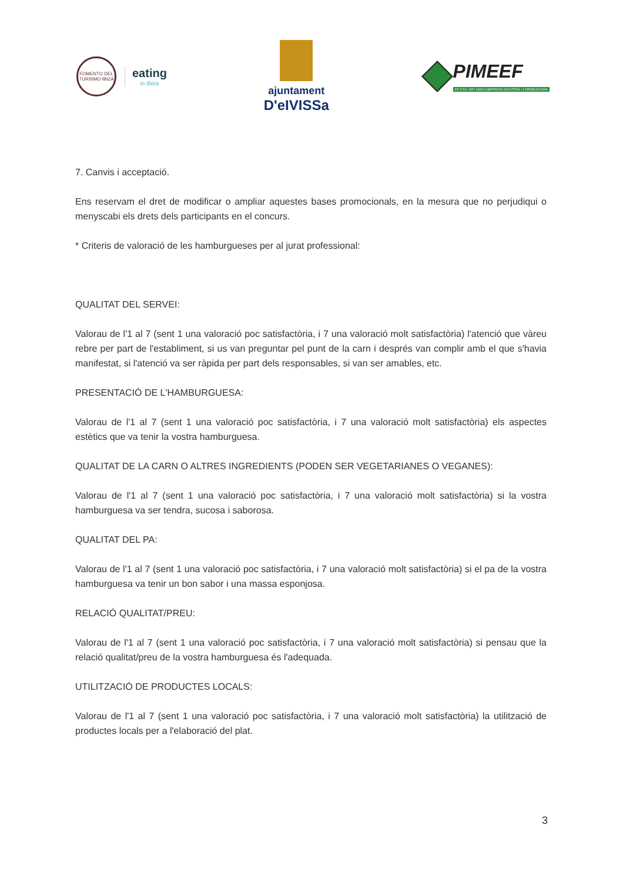FOMENTO DEL TURISMO IBIZA
eating
in Ibiza
ajuntament
D'eIVISSa
PIMEEF
PETITA I MITJANA EMPRESA D'EIVISSA I FORMENTERA
7. Canvis i acceptació.
Ens reservam el dret de modificar o ampliar aquestes bases promocionals, en la mesura que no perjudiqui o menyscabi els drets dels participants en el concurs.
* Criteris de valoració de les hamburgueses per al jurat professional:
QUALITAT DEL SERVEI:
Valorau de l'1 al 7 (sent 1 una valoració poc satisfactòria, i 7 una valoració molt satisfactòria) l'atenció que vàreu rebre per part de l'establiment, si us van preguntar pel punt de la carn i després van complir amb el que s'havia manifestat, si l'atenció va ser ràpida per part dels responsables, si van ser amables, etc.
PRESENTACIÓ DE L'HAMBURGUESA:
Valorau de l'1 al 7 (sent 1 una valoració poc satisfactòria, i 7 una valoració molt satisfactòria) els aspectes estètics que va tenir la vostra hamburguesa.
QUALITAT DE LA CARN O ALTRES INGREDIENTS (PODEN SER VEGETARIANES O VEGANES):
Valorau de l'1 al 7 (sent 1 una valoració poc satisfactòria, i 7 una valoració molt satisfactòria) si la vostra hamburguesa va ser tendra, sucosa i saborosa.
QUALITAT DEL PA:
Valorau de l'1 al 7 (sent 1 una valoració poc satisfactòria, i 7 una valoració molt satisfactòria) si el pa de la vostra hamburguesa va tenir un bon sabor i una massa esponjosa.
RELACIÓ QUALITAT/PREU:
Valorau de l'1 al 7 (sent 1 una valoració poc satisfactòria, i 7 una valoració molt satisfactòria) si pensau que la relació qualitat/preu de la vostra hamburguesa és l'adequada.
UTILITZACIÓ DE PRODUCTES LOCALS:
Valorau de l'1 al 7 (sent 1 una valoració poc satisfactòria, i 7 una valoració molt satisfactòria) la utilització de productes locals per a l'elaboració del plat.
3